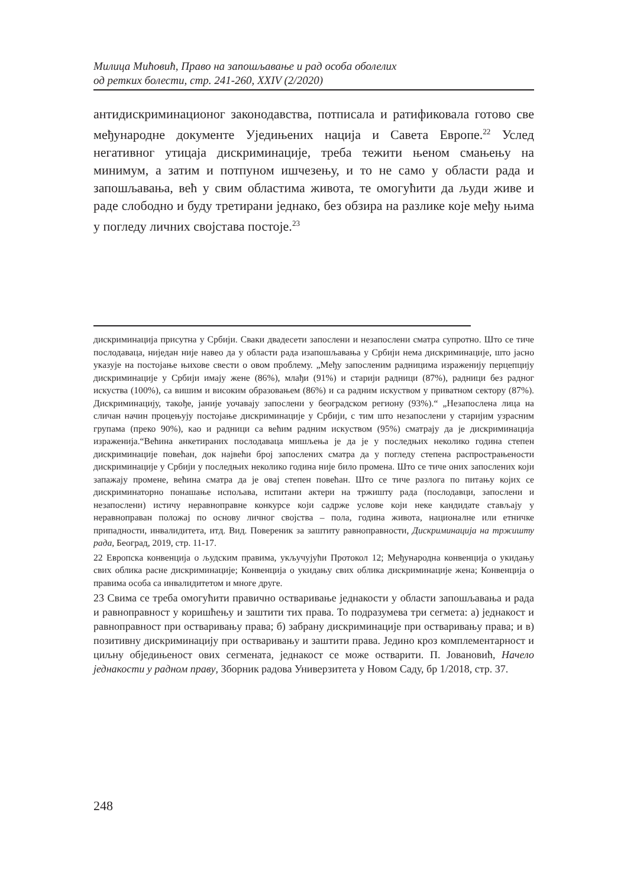Милица Мићовић, Право на запошљавање и рад особа оболелих
од ретких болести, стр. 241-260, XXIV (2/2020)
антидискриминационог законодавства, потписала и ратификовала готово све међународне документе Уједињених нација и Савета Европе.<sup>22</sup> Услед негативног утицаја дискриминације, треба тежити њеном смањењу на минимум, а затим и потпуном ишчезењу, и то не само у области рада и запошљавања, већ у свим областима живота, те омогућити да људи живе и раде слободно и буду третирани једнако, без обзира на разлике које међу њима у погледу личних својстава постоје.<sup>23</sup>
дискриминација присутна у Србији. Сваки двадесети запослени и незапослени сматра супротно. Што се тиче послодаваца, ниједан није навео да у области рада изапошљавања у Србији нема дискриминације, што јасно указује на постојање њихове свести о овом проблему. „Међу запосленим радницима израженију перцепцију дискриминације у Србији имају жене (86%), млађи (91%) и старији радници (87%), радници без радног искуства (100%), са вишим и високим образовањем (86%) и са радним искуством у приватном сектору (87%). Дискриминацију, такође, јаније уочавају запослени у београдском региону (93%).“ „Незапослена лица на сличан начин процењују постојање дискриминације у Србији, с тим што незапослени у старијим узрасним групама (преко 90%), као и радници са већим радним искуством (95%) сматрају да је дискриминација израженија.“Већина анкетираних послодаваца мишљења је да је у последњих неколико година степен дискриминације повећан, док највећи број запослених сматра да у погледу степена распрострањености дискриминације у Србији у последњих неколико година није било промена. Што се тиче оних запослених који запажају промене, већина сматра да је овај степен повећан. Што се тиче разлога по питању којих се дискриминаторно понашање испољава, испитани актери на тржишту рада (послодавци, запослени и незапослени) истичу неравноправне конкурсе који садрже услове који неке кандидате стављају у неравноправан положај по основу личног својства – пола, година живота, националне или етничке припадности, инвалидитета, итд. Вид. Повереник за заштиту равноправности, Дискриминација на тржишту рада, Београд, 2019, стр. 11-17.
22 Европска конвенција о људским правима, укључујући Протокол 12; Међународна конвенција о укидању свих облика расне дискриминације; Конвенција о укидању свих облика дискриминације жена; Конвенција о правима особа са инвалидитетом и многе друге.
23 Свима се треба омогућити правично остваривање једнакости у области запошљавања и рада и равноправност у коришћењу и заштити тих права. То подразумева три сегмета: а) једнакост и равноправност при остваривању права; б) забрану дискриминације при остваривању права; и в) позитивну дискриминацију при остваривању и заштити права. Једино кроз комплементарност и циљну обједињеност ових сегмената, једнакост се може остварити. П. Јовановић, Начело једнакости у радном праву, Зборник радова Универзитета у Новом Саду, бр 1/2018, стр. 37.
248